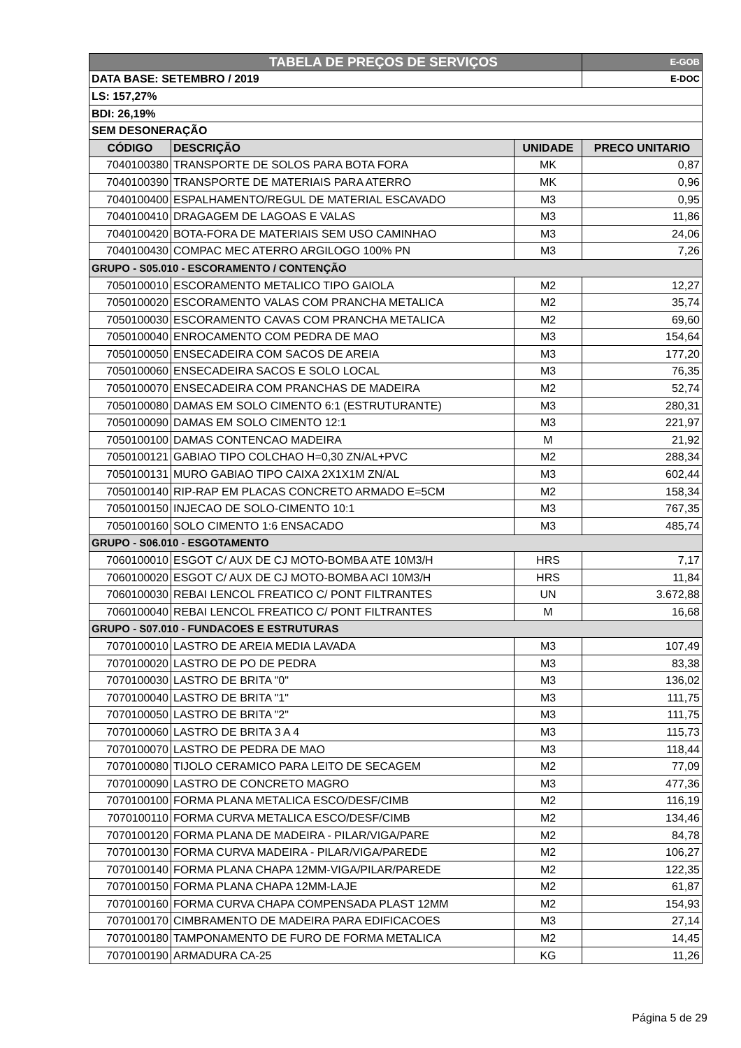| TABELA DE PREÇOS DE SERVIÇOS | | | E-GOB |
| DATA BASE: SETEMBRO / 2019 | | | E-DOC |
| LS: 157,27% | | | |
| BDI: 26,19% | | | |
| SEM DESONERAÇÃO | | | |
| CÓDIGO | DESCRIÇÃO | UNIDADE | PRECO UNITARIO |
| 7040100380 | TRANSPORTE DE SOLOS PARA BOTA FORA | MK | 0,87 |
| 7040100390 | TRANSPORTE DE MATERIAIS PARA ATERRO | MK | 0,96 |
| 7040100400 | ESPALHAMENTO/REGUL DE MATERIAL ESCAVADO | M3 | 0,95 |
| 7040100410 | DRAGAGEM DE LAGOAS E VALAS | M3 | 11,86 |
| 7040100420 | BOTA-FORA DE MATERIAIS SEM USO CAMINHAO | M3 | 24,06 |
| 7040100430 | COMPAC MEC ATERRO ARGILOGO 100% PN | M3 | 7,26 |
| GRUPO - S05.010 - ESCORAMENTO / CONTENÇÃO | | | |
| 7050100010 | ESCORAMENTO METALICO TIPO GAIOLA | M2 | 12,27 |
| 7050100020 | ESCORAMENTO VALAS COM PRANCHA METALICA | M2 | 35,74 |
| 7050100030 | ESCORAMENTO CAVAS COM PRANCHA METALICA | M2 | 69,60 |
| 7050100040 | ENROCAMENTO COM PEDRA DE MAO | M3 | 154,64 |
| 7050100050 | ENSECADEIRA COM SACOS DE AREIA | M3 | 177,20 |
| 7050100060 | ENSECADEIRA SACOS E SOLO LOCAL | M3 | 76,35 |
| 7050100070 | ENSECADEIRA COM PRANCHAS DE MADEIRA | M2 | 52,74 |
| 7050100080 | DAMAS EM SOLO CIMENTO 6:1 (ESTRUTURANTE) | M3 | 280,31 |
| 7050100090 | DAMAS EM SOLO CIMENTO 12:1 | M3 | 221,97 |
| 7050100100 | DAMAS CONTENCAO MADEIRA | M | 21,92 |
| 7050100121 | GABIAO TIPO COLCHAO H=0,30 ZN/AL+PVC | M2 | 288,34 |
| 7050100131 | MURO GABIAO TIPO CAIXA 2X1X1M ZN/AL | M3 | 602,44 |
| 7050100140 | RIP-RAP EM PLACAS CONCRETO ARMADO E=5CM | M2 | 158,34 |
| 7050100150 | INJECAO DE SOLO-CIMENTO 10:1 | M3 | 767,35 |
| 7050100160 | SOLO CIMENTO 1:6 ENSACADO | M3 | 485,74 |
| GRUPO - S06.010 - ESGOTAMENTO | | | |
| 7060100010 | ESGOT C/ AUX DE CJ MOTO-BOMBA ATE 10M3/H | HRS | 7,17 |
| 7060100020 | ESGOT C/ AUX DE CJ MOTO-BOMBA ACI 10M3/H | HRS | 11,84 |
| 7060100030 | REBAI LENCOL FREATICO C/ PONT FILTRANTES | UN | 3.672,88 |
| 7060100040 | REBAI LENCOL FREATICO C/ PONT FILTRANTES | M | 16,68 |
| GRUPO - S07.010 - FUNDACOES E ESTRUTURAS | | | |
| 7070100010 | LASTRO DE AREIA MEDIA LAVADA | M3 | 107,49 |
| 7070100020 | LASTRO DE PO DE PEDRA | M3 | 83,38 |
| 7070100030 | LASTRO DE BRITA "0" | M3 | 136,02 |
| 7070100040 | LASTRO DE BRITA "1" | M3 | 111,75 |
| 7070100050 | LASTRO DE BRITA "2" | M3 | 111,75 |
| 7070100060 | LASTRO DE BRITA 3 A 4 | M3 | 115,73 |
| 7070100070 | LASTRO DE PEDRA DE MAO | M3 | 118,44 |
| 7070100080 | TIJOLO CERAMICO PARA LEITO DE SECAGEM | M2 | 77,09 |
| 7070100090 | LASTRO DE CONCRETO MAGRO | M3 | 477,36 |
| 7070100100 | FORMA PLANA METALICA ESCO/DESF/CIMB | M2 | 116,19 |
| 7070100110 | FORMA CURVA METALICA ESCO/DESF/CIMB | M2 | 134,46 |
| 7070100120 | FORMA PLANA DE MADEIRA - PILAR/VIGA/PARE | M2 | 84,78 |
| 7070100130 | FORMA CURVA MADEIRA - PILAR/VIGA/PAREDE | M2 | 106,27 |
| 7070100140 | FORMA PLANA CHAPA 12MM-VIGA/PILAR/PAREDE | M2 | 122,35 |
| 7070100150 | FORMA PLANA CHAPA 12MM-LAJE | M2 | 61,87 |
| 7070100160 | FORMA CURVA CHAPA COMPENSADA PLAST 12MM | M2 | 154,93 |
| 7070100170 | CIMBRAMENTO DE MADEIRA PARA EDIFICACOES | M3 | 27,14 |
| 7070100180 | TAMPONAMENTO DE FURO DE FORMA METALICA | M2 | 14,45 |
| 7070100190 | ARMADURA CA-25 | KG | 11,26 |
Página 5 de 29